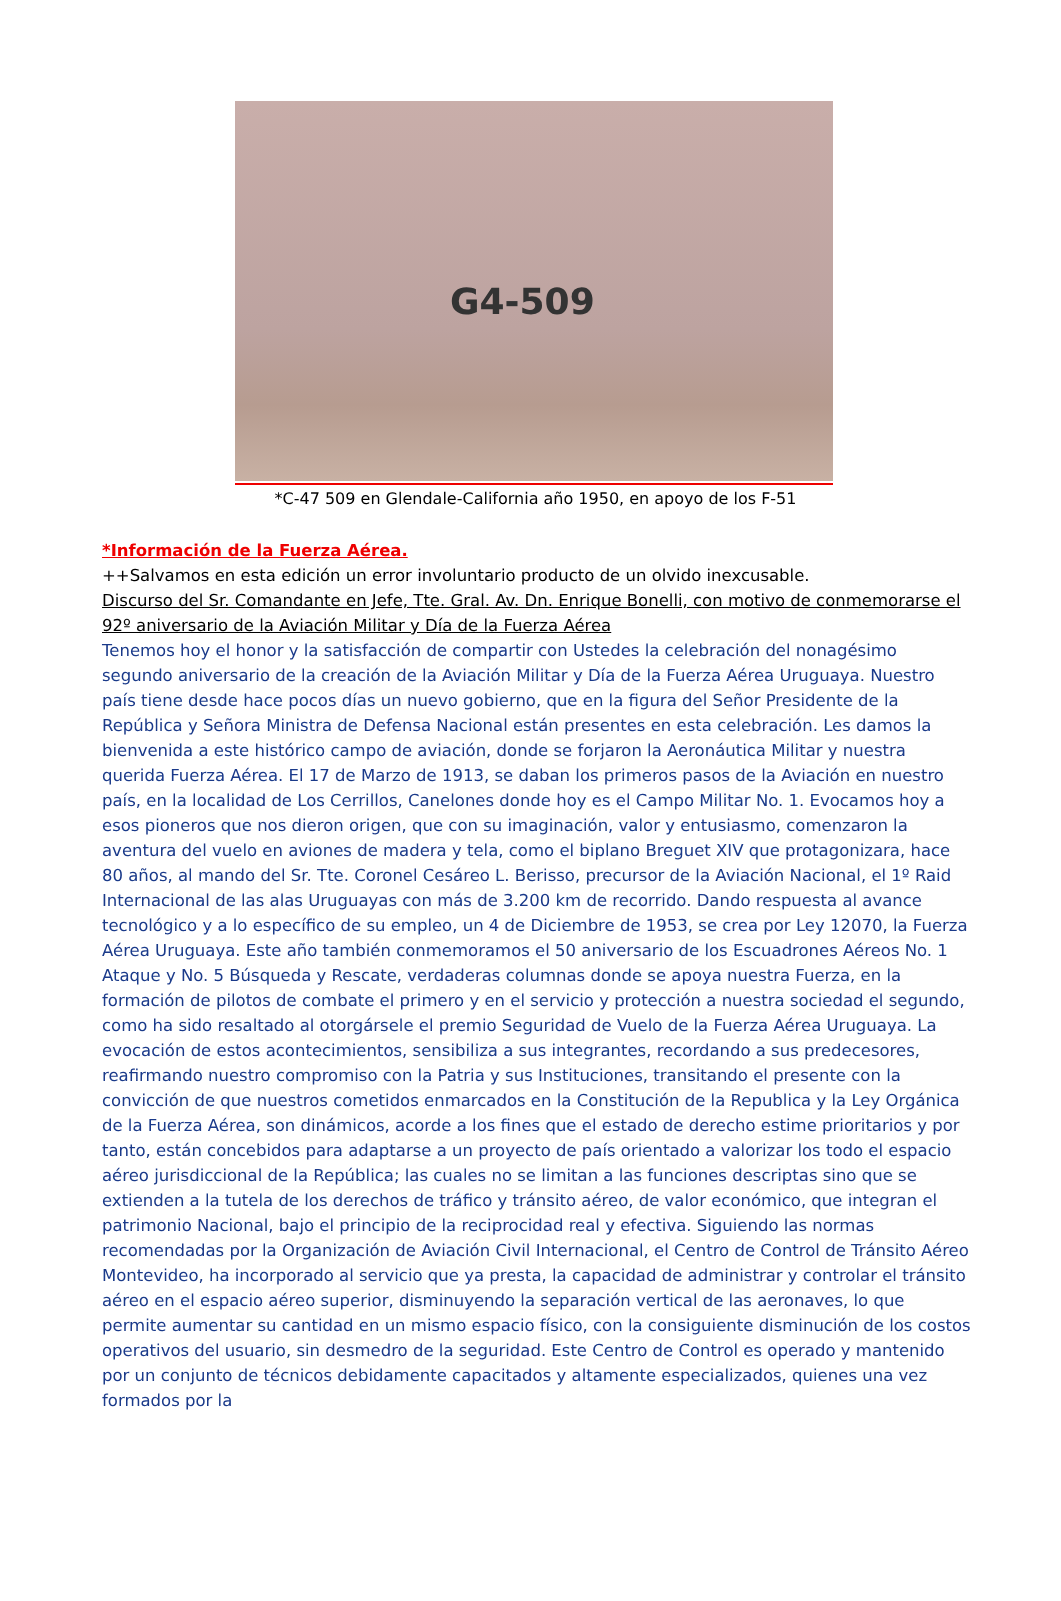G4-509
*C-47 509 en Glendale-California año 1950, en apoyo de los F-51
*Información de la Fuerza Aérea.
++Salvamos en esta edición un error involuntario producto de un olvido inexcusable.
Discurso del Sr. Comandante en Jefe, Tte. Gral. Av. Dn. Enrique Bonelli, con motivo de conmemorarse el 92º aniversario de la Aviación Militar y Día de la Fuerza Aérea
Tenemos hoy el honor y la satisfacción de compartir con Ustedes la celebración del nonagésimo segundo aniversario de la creación de la Aviación Militar y Día de la Fuerza Aérea Uruguaya. Nuestro país tiene desde hace pocos días un nuevo gobierno, que en la figura del Señor Presidente de la República y Señora Ministra de Defensa Nacional están presentes en esta celebración. Les damos la bienvenida a este histórico campo de aviación, donde se forjaron la Aeronáutica Militar y nuestra querida Fuerza Aérea. El 17 de Marzo de 1913, se daban los primeros pasos de la Aviación en nuestro país, en la localidad de Los Cerrillos, Canelones donde hoy es el Campo Militar No. 1. Evocamos hoy a esos pioneros que nos dieron origen, que con su imaginación, valor y entusiasmo, comenzaron la aventura del vuelo en aviones de madera y tela, como el biplano Breguet XIV que protagonizara, hace 80 años, al mando del Sr. Tte. Coronel Cesáreo L. Berisso, precursor de la Aviación Nacional, el 1º Raid Internacional de las alas Uruguayas con más de 3.200 km de recorrido. Dando respuesta al avance tecnológico y a lo específico de su empleo, un 4 de Diciembre de 1953, se crea por Ley 12070, la Fuerza Aérea Uruguaya. Este año también conmemoramos el 50 aniversario de los Escuadrones Aéreos No. 1 Ataque y No. 5 Búsqueda y Rescate, verdaderas columnas donde se apoya nuestra Fuerza, en la formación de pilotos de combate el primero y en el servicio y protección a nuestra sociedad el segundo, como ha sido resaltado al otorgársele el premio Seguridad de Vuelo de la Fuerza Aérea Uruguaya. La evocación de estos acontecimientos, sensibiliza a sus integrantes, recordando a sus predecesores, reafirmando nuestro compromiso con la Patria y sus Instituciones, transitando el presente con la convicción de que nuestros cometidos enmarcados en la Constitución de la Republica y la Ley Orgánica de la Fuerza Aérea, son dinámicos, acorde a los fines que el estado de derecho estime prioritarios y por tanto, están concebidos para adaptarse a un proyecto de país orientado a valorizar los todo el espacio aéreo jurisdiccional de la República; las cuales no se limitan a las funciones descriptas sino que se extienden a la tutela de los derechos de tráfico y tránsito aéreo, de valor económico, que integran el patrimonio Nacional, bajo el principio de la reciprocidad real y efectiva. Siguiendo las normas recomendadas por la Organización de Aviación Civil Internacional, el Centro de Control de Tránsito Aéreo Montevideo, ha incorporado al servicio que ya presta, la capacidad de administrar y controlar el tránsito aéreo en el espacio aéreo superior, disminuyendo la separación vertical de las aeronaves, lo que permite aumentar su cantidad en un mismo espacio físico, con la consiguiente disminución de los costos operativos del usuario, sin desmedro de la seguridad. Este Centro de Control es operado y mantenido por un conjunto de técnicos debidamente capacitados y altamente especializados, quienes una vez formados por la